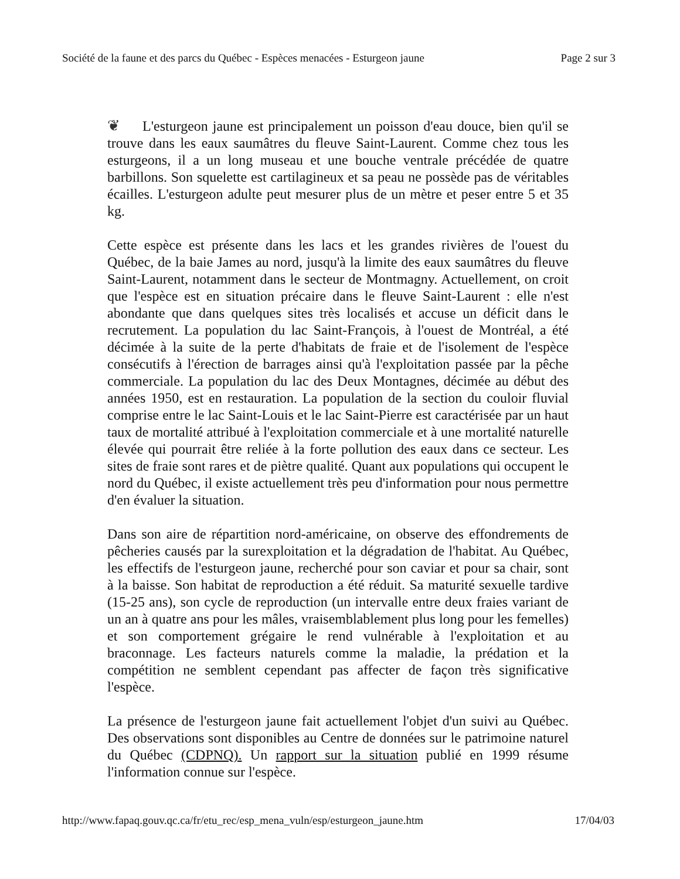Société de la faune et des parcs du Québec - Espèces menacées - Esturgeon jaune Page 2 sur 3
❦ L'esturgeon jaune est principalement un poisson d'eau douce, bien qu'il se trouve dans les eaux saumâtres du fleuve Saint-Laurent. Comme chez tous les esturgeons, il a un long museau et une bouche ventrale précédée de quatre barbillons. Son squelette est cartilagineux et sa peau ne possède pas de véritables écailles. L'esturgeon adulte peut mesurer plus de un mètre et peser entre 5 et 35 kg.
Cette espèce est présente dans les lacs et les grandes rivières de l'ouest du Québec, de la baie James au nord, jusqu'à la limite des eaux saumâtres du fleuve Saint-Laurent, notamment dans le secteur de Montmagny. Actuellement, on croit que l'espèce est en situation précaire dans le fleuve Saint-Laurent : elle n'est abondante que dans quelques sites très localisés et accuse un déficit dans le recrutement. La population du lac Saint-François, à l'ouest de Montréal, a été décimée à la suite de la perte d'habitats de fraie et de l'isolement de l'espèce consécutifs à l'érection de barrages ainsi qu'à l'exploitation passée par la pêche commerciale. La population du lac des Deux Montagnes, décimée au début des années 1950, est en restauration. La population de la section du couloir fluvial comprise entre le lac Saint-Louis et le lac Saint-Pierre est caractérisée par un haut taux de mortalité attribué à l'exploitation commerciale et à une mortalité naturelle élevée qui pourrait être reliée à la forte pollution des eaux dans ce secteur. Les sites de fraie sont rares et de piètre qualité. Quant aux populations qui occupent le nord du Québec, il existe actuellement très peu d'information pour nous permettre d'en évaluer la situation.
Dans son aire de répartition nord-américaine, on observe des effondrements de pêcheries causés par la surexploitation et la dégradation de l'habitat. Au Québec, les effectifs de l'esturgeon jaune, recherché pour son caviar et pour sa chair, sont à la baisse. Son habitat de reproduction a été réduit. Sa maturité sexuelle tardive (15-25 ans), son cycle de reproduction (un intervalle entre deux fraies variant de un an à quatre ans pour les mâles, vraisemblablement plus long pour les femelles) et son comportement grégaire le rend vulnérable à l'exploitation et au braconnage. Les facteurs naturels comme la maladie, la prédation et la compétition ne semblent cependant pas affecter de façon très significative l'espèce.
La présence de l'esturgeon jaune fait actuellement l'objet d'un suivi au Québec. Des observations sont disponibles au Centre de données sur le patrimoine naturel du Québec (CDPNQ). Un rapport sur la situation publié en 1999 résume l'information connue sur l'espèce.
http://www.fapaq.gouv.qc.ca/fr/etu_rec/esp_mena_vuln/esp/esturgeon_jaune.htm 17/04/03